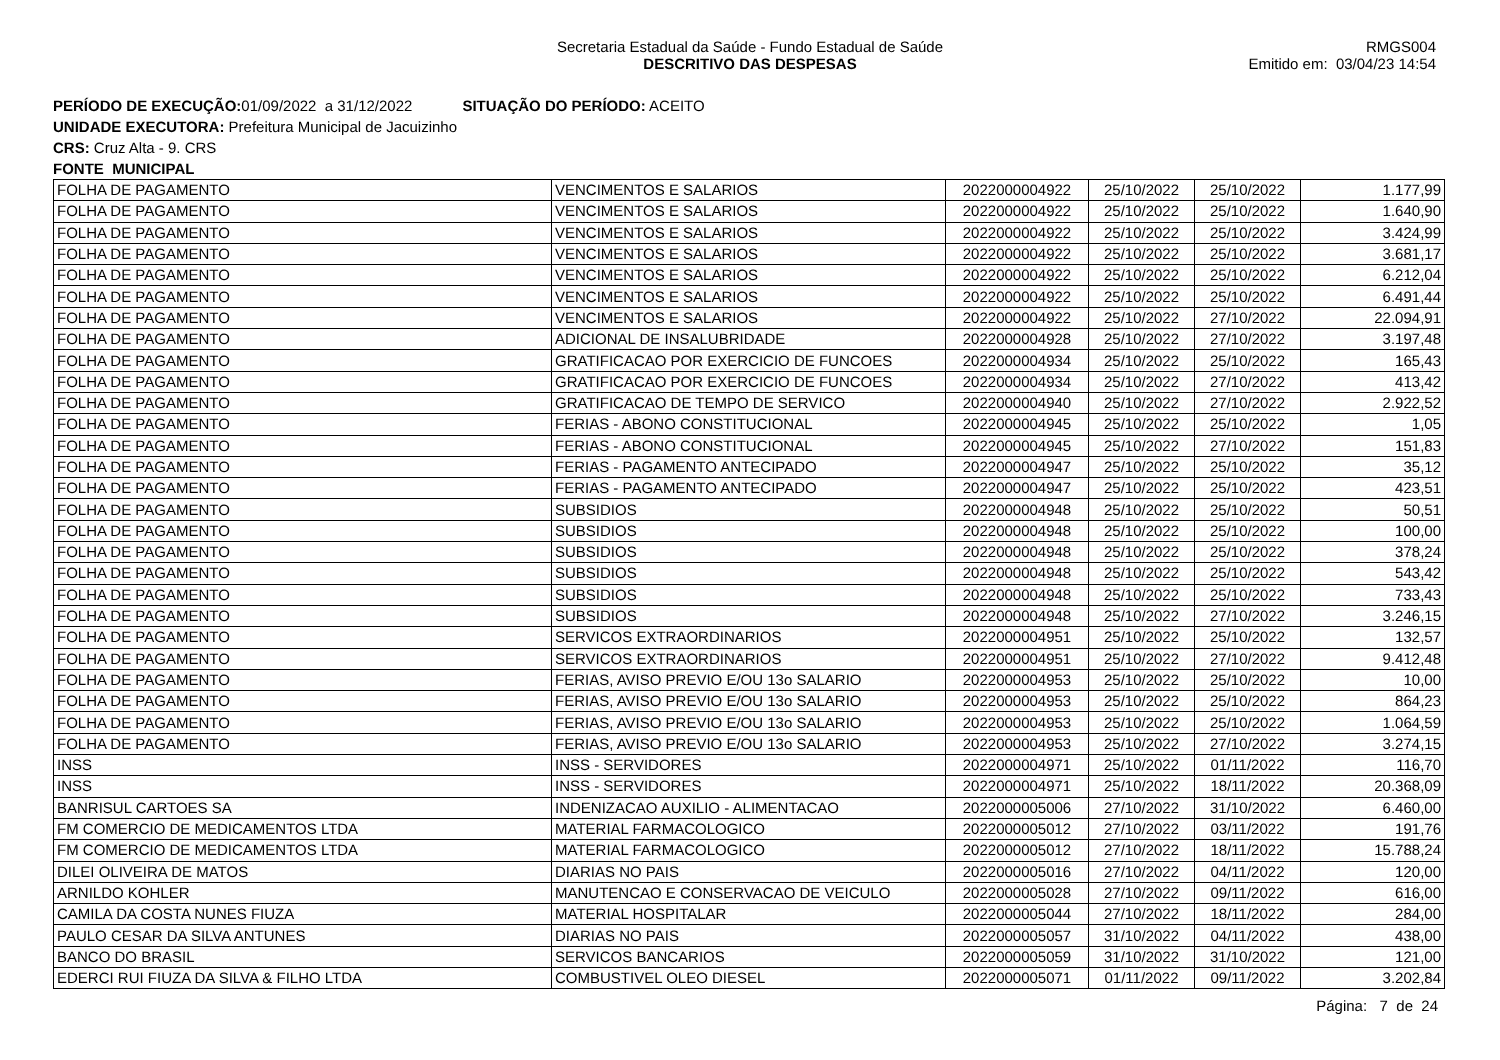Secretaria Estadual da Saúde - Fundo Estadual de Saúde
DESCRITIVO DAS DESPESAS
RMGS004
Emitido em: 03/04/23 14:54
PERÍODO DE EXECUÇÃO: 01/09/2022 a 31/12/2022 SITUAÇÃO DO PERÍODO: ACEITO
UNIDADE EXECUTORA: Prefeitura Municipal de Jacuizinho
CRS: Cruz Alta - 9. CRS
FONTE MUNICIPAL
| FOLHA DE PAGAMENTO | VENCIMENTOS E SALARIOS | 2022000004922 | 25/10/2022 | 25/10/2022 | 1.177,99 |
| FOLHA DE PAGAMENTO | VENCIMENTOS E SALARIOS | 2022000004922 | 25/10/2022 | 25/10/2022 | 1.640,90 |
| FOLHA DE PAGAMENTO | VENCIMENTOS E SALARIOS | 2022000004922 | 25/10/2022 | 25/10/2022 | 3.424,99 |
| FOLHA DE PAGAMENTO | VENCIMENTOS E SALARIOS | 2022000004922 | 25/10/2022 | 25/10/2022 | 3.681,17 |
| FOLHA DE PAGAMENTO | VENCIMENTOS E SALARIOS | 2022000004922 | 25/10/2022 | 25/10/2022 | 6.212,04 |
| FOLHA DE PAGAMENTO | VENCIMENTOS E SALARIOS | 2022000004922 | 25/10/2022 | 25/10/2022 | 6.491,44 |
| FOLHA DE PAGAMENTO | VENCIMENTOS E SALARIOS | 2022000004922 | 25/10/2022 | 27/10/2022 | 22.094,91 |
| FOLHA DE PAGAMENTO | ADICIONAL DE INSALUBRIDADE | 2022000004928 | 25/10/2022 | 27/10/2022 | 3.197,48 |
| FOLHA DE PAGAMENTO | GRATIFICACAO POR EXERCICIO DE FUNCOES | 2022000004934 | 25/10/2022 | 25/10/2022 | 165,43 |
| FOLHA DE PAGAMENTO | GRATIFICACAO POR EXERCICIO DE FUNCOES | 2022000004934 | 25/10/2022 | 27/10/2022 | 413,42 |
| FOLHA DE PAGAMENTO | GRATIFICACAO DE TEMPO DE SERVICO | 2022000004940 | 25/10/2022 | 27/10/2022 | 2.922,52 |
| FOLHA DE PAGAMENTO | FERIAS - ABONO CONSTITUCIONAL | 2022000004945 | 25/10/2022 | 25/10/2022 | 1,05 |
| FOLHA DE PAGAMENTO | FERIAS - ABONO CONSTITUCIONAL | 2022000004945 | 25/10/2022 | 27/10/2022 | 151,83 |
| FOLHA DE PAGAMENTO | FERIAS - PAGAMENTO ANTECIPADO | 2022000004947 | 25/10/2022 | 25/10/2022 | 35,12 |
| FOLHA DE PAGAMENTO | FERIAS - PAGAMENTO ANTECIPADO | 2022000004947 | 25/10/2022 | 25/10/2022 | 423,51 |
| FOLHA DE PAGAMENTO | SUBSIDIOS | 2022000004948 | 25/10/2022 | 25/10/2022 | 50,51 |
| FOLHA DE PAGAMENTO | SUBSIDIOS | 2022000004948 | 25/10/2022 | 25/10/2022 | 100,00 |
| FOLHA DE PAGAMENTO | SUBSIDIOS | 2022000004948 | 25/10/2022 | 25/10/2022 | 378,24 |
| FOLHA DE PAGAMENTO | SUBSIDIOS | 2022000004948 | 25/10/2022 | 25/10/2022 | 543,42 |
| FOLHA DE PAGAMENTO | SUBSIDIOS | 2022000004948 | 25/10/2022 | 25/10/2022 | 733,43 |
| FOLHA DE PAGAMENTO | SUBSIDIOS | 2022000004948 | 25/10/2022 | 27/10/2022 | 3.246,15 |
| FOLHA DE PAGAMENTO | SERVICOS EXTRAORDINARIOS | 2022000004951 | 25/10/2022 | 25/10/2022 | 132,57 |
| FOLHA DE PAGAMENTO | SERVICOS EXTRAORDINARIOS | 2022000004951 | 25/10/2022 | 27/10/2022 | 9.412,48 |
| FOLHA DE PAGAMENTO | FERIAS, AVISO PREVIO E/OU 13o SALARIO | 2022000004953 | 25/10/2022 | 25/10/2022 | 10,00 |
| FOLHA DE PAGAMENTO | FERIAS, AVISO PREVIO E/OU 13o SALARIO | 2022000004953 | 25/10/2022 | 25/10/2022 | 864,23 |
| FOLHA DE PAGAMENTO | FERIAS, AVISO PREVIO E/OU 13o SALARIO | 2022000004953 | 25/10/2022 | 25/10/2022 | 1.064,59 |
| FOLHA DE PAGAMENTO | FERIAS, AVISO PREVIO E/OU 13o SALARIO | 2022000004953 | 25/10/2022 | 27/10/2022 | 3.274,15 |
| INSS | INSS - SERVIDORES | 2022000004971 | 25/10/2022 | 01/11/2022 | 116,70 |
| INSS | INSS - SERVIDORES | 2022000004971 | 25/10/2022 | 18/11/2022 | 20.368,09 |
| BANRISUL CARTOES SA | INDENIZACAO AUXILIO - ALIMENTACAO | 2022000005006 | 27/10/2022 | 31/10/2022 | 6.460,00 |
| FM COMERCIO DE MEDICAMENTOS LTDA | MATERIAL FARMACOLOGICO | 2022000005012 | 27/10/2022 | 03/11/2022 | 191,76 |
| FM COMERCIO DE MEDICAMENTOS LTDA | MATERIAL FARMACOLOGICO | 2022000005012 | 27/10/2022 | 18/11/2022 | 15.788,24 |
| DILEI OLIVEIRA DE MATOS | DIARIAS NO PAIS | 2022000005016 | 27/10/2022 | 04/11/2022 | 120,00 |
| ARNILDO KOHLER | MANUTENCAO E CONSERVACAO DE VEICULO | 2022000005028 | 27/10/2022 | 09/11/2022 | 616,00 |
| CAMILA DA COSTA NUNES FIUZA | MATERIAL HOSPITALAR | 2022000005044 | 27/10/2022 | 18/11/2022 | 284,00 |
| PAULO CESAR DA SILVA ANTUNES | DIARIAS NO PAIS | 2022000005057 | 31/10/2022 | 04/11/2022 | 438,00 |
| BANCO DO BRASIL | SERVICOS BANCARIOS | 2022000005059 | 31/10/2022 | 31/10/2022 | 121,00 |
| EDERCI RUI FIUZA DA SILVA & FILHO LTDA | COMBUSTIVEL OLEO DIESEL | 2022000005071 | 01/11/2022 | 09/11/2022 | 3.202,84 |
Página: 7 de 24